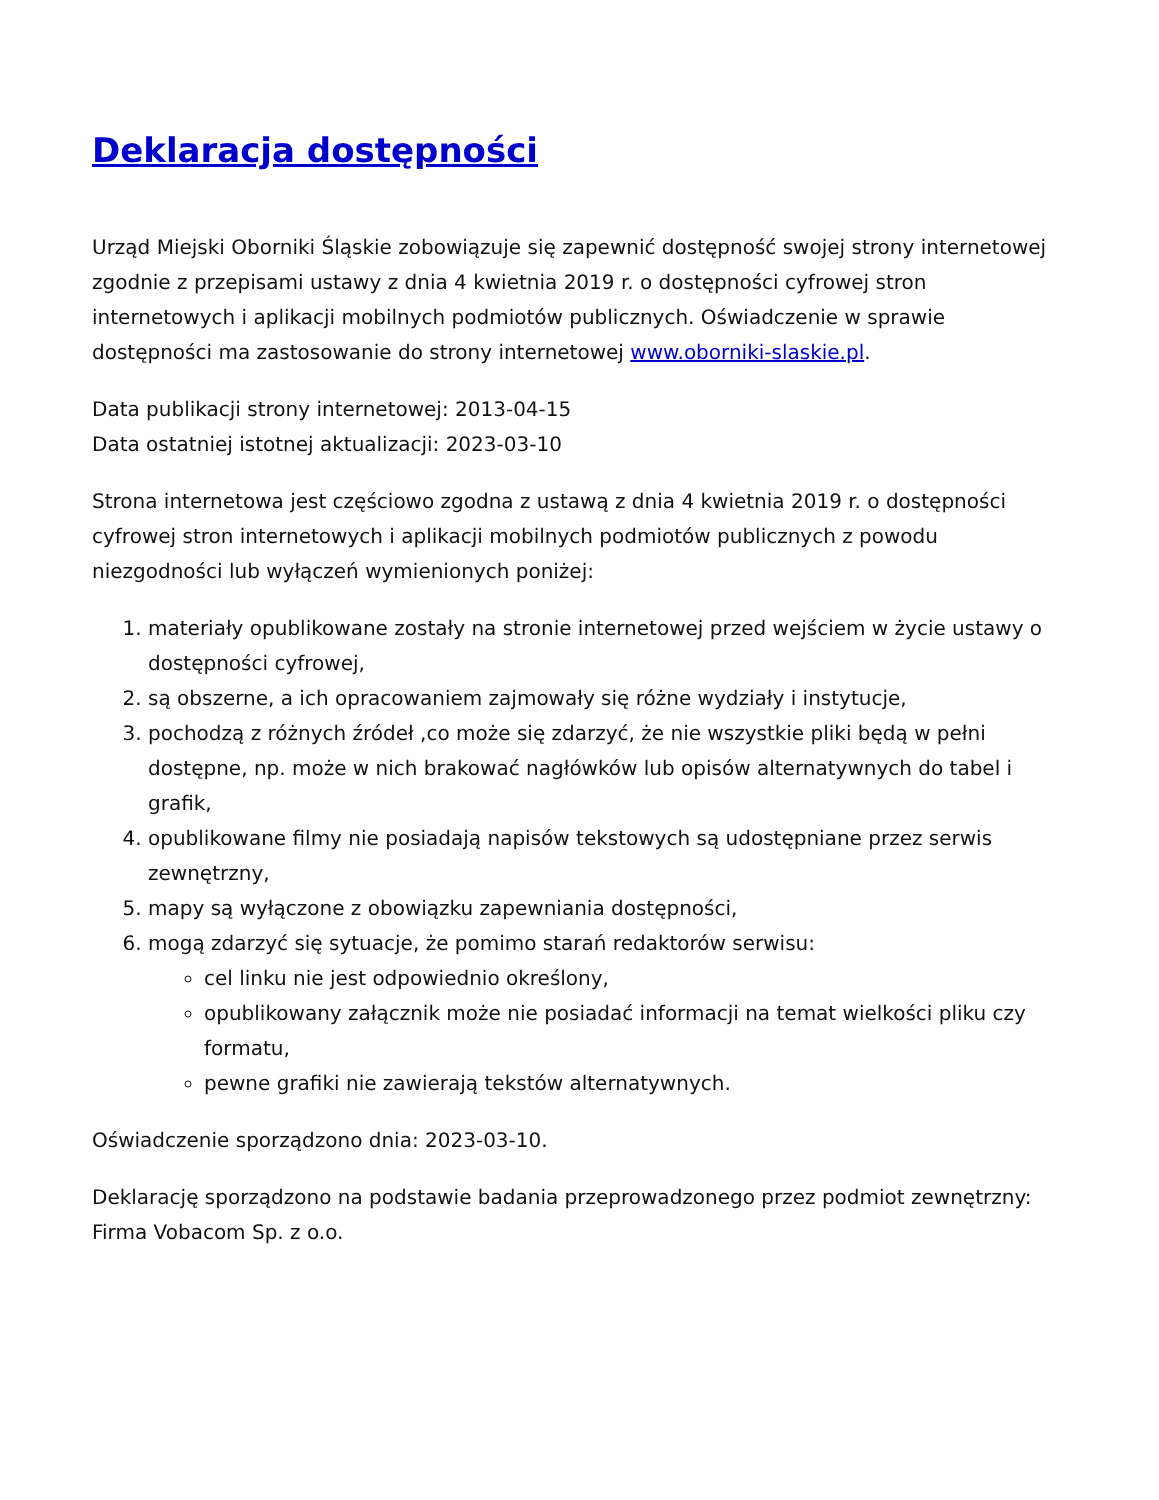Deklaracja dostępności
Urząd Miejski Oborniki Śląskie zobowiązuje się zapewnić dostępność swojej strony internetowej zgodnie z przepisami ustawy z dnia 4 kwietnia 2019 r. o dostępności cyfrowej stron internetowych i aplikacji mobilnych podmiotów publicznych. Oświadczenie w sprawie dostępności ma zastosowanie do strony internetowej www.oborniki-slaskie.pl.
Data publikacji strony internetowej: 2013-04-15
Data ostatniej istotnej aktualizacji: 2023-03-10
Strona internetowa jest częściowo zgodna z ustawą z dnia 4 kwietnia 2019 r. o dostępności cyfrowej stron internetowych i aplikacji mobilnych podmiotów publicznych z powodu niezgodności lub wyłączeń wymienionych poniżej:
1. materiały opublikowane zostały na stronie internetowej przed wejściem w życie ustawy o dostępności cyfrowej,
2. są obszerne, a ich opracowaniem zajmowały się różne wydziały i instytucje,
3. pochodzą z różnych źródeł ,co może się zdarzyć, że nie wszystkie pliki będą w pełni dostępne, np. może w nich brakować nagłówków lub opisów alternatywnych do tabel i grafik,
4. opublikowane filmy nie posiadają napisów tekstowych są udostępniane przez serwis zewnętrzny,
5. mapy są wyłączone z obowiązku zapewniania dostępności,
6. mogą zdarzyć się sytuacje, że pomimo starań redaktorów serwisu:
cel linku nie jest odpowiednio określony,
opublikowany załącznik może nie posiadać informacji na temat wielkości pliku czy formatu,
pewne grafiki nie zawierają tekstów alternatywnych.
Oświadczenie sporządzono dnia: 2023-03-10.
Deklarację sporządzono na podstawie badania przeprowadzonego przez podmiot zewnętrzny: Firma Vobacom Sp. z o.o.